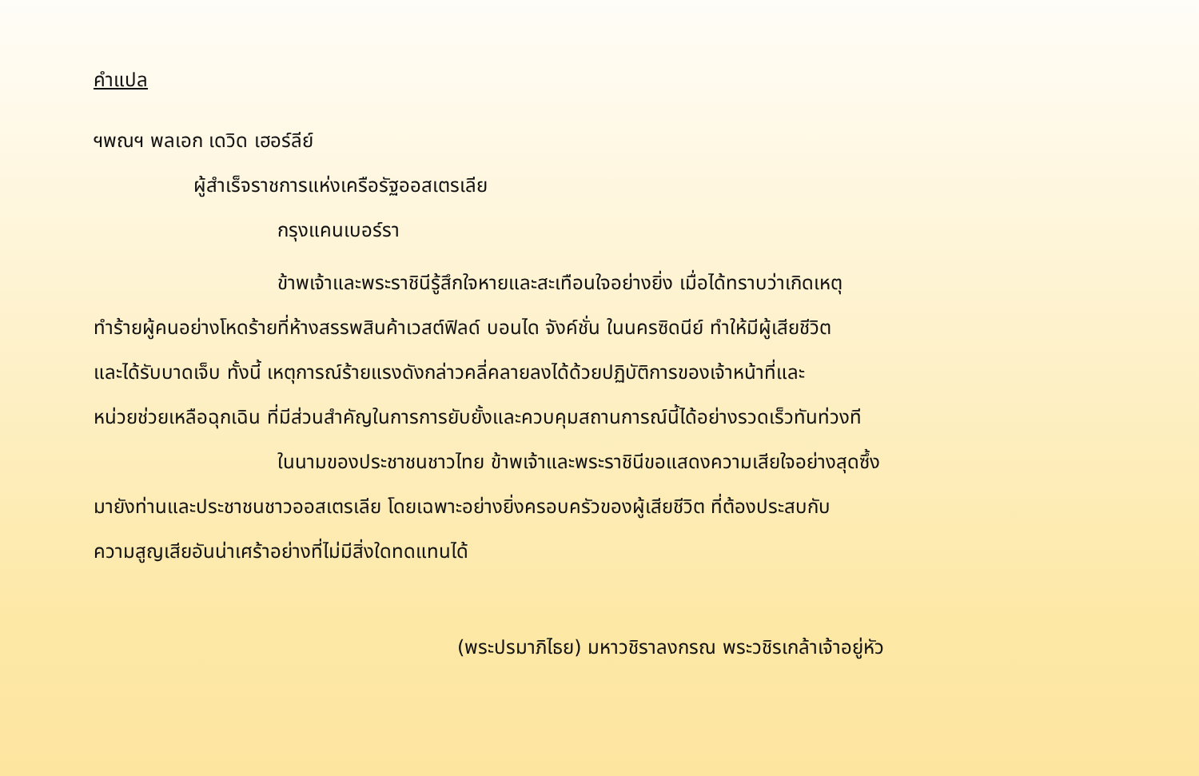คำแปล
ฯพณฯ พลเอก เดวิด เฮอร์ลีย์
ผู้สำเร็จราชการแห่งเครือรัฐออสเตรเลีย
กรุงแคนเบอร์รา
ข้าพเจ้าและพระราชินีรู้สึกใจหายและสะเทือนใจอย่างยิ่ง เมื่อได้ทราบว่าเกิดเหตุ
ทำร้ายผู้คนอย่างโหดร้ายที่ห้างสรรพสินค้าเวสต์ฟิลด์ บอนได จังค์ชั่น ในนครซิดนีย์ ทำให้มีผู้เสียชีวิต
และได้รับบาดเจ็บ ทั้งนี้ เหตุการณ์ร้ายแรงดังกล่าวคลี่คลายลงได้ด้วยปฏิบัติการของเจ้าหน้าที่และ
หน่วยช่วยเหลือฉุกเฉิน ที่มีส่วนสำคัญในการการยับยั้งและควบคุมสถานการณ์นี้ได้อย่างรวดเร็วทันท่วงที
ในนามของประชาชนชาวไทย ข้าพเจ้าและพระราชินีขอแสดงความเสียใจอย่างสุดซึ้ง
มายังท่านและประชาชนชาวออสเตรเลีย โดยเฉพาะอย่างยิ่งครอบครัวของผู้เสียชีวิต ที่ต้องประสบกับ
ความสูญเสียอันน่าเศร้าอย่างที่ไม่มีสิ่งใดทดแทนได้
(พระปรมาภิไธย) มหาวชิราลงกรณ พระวชิรเกล้าเจ้าอยู่หัว